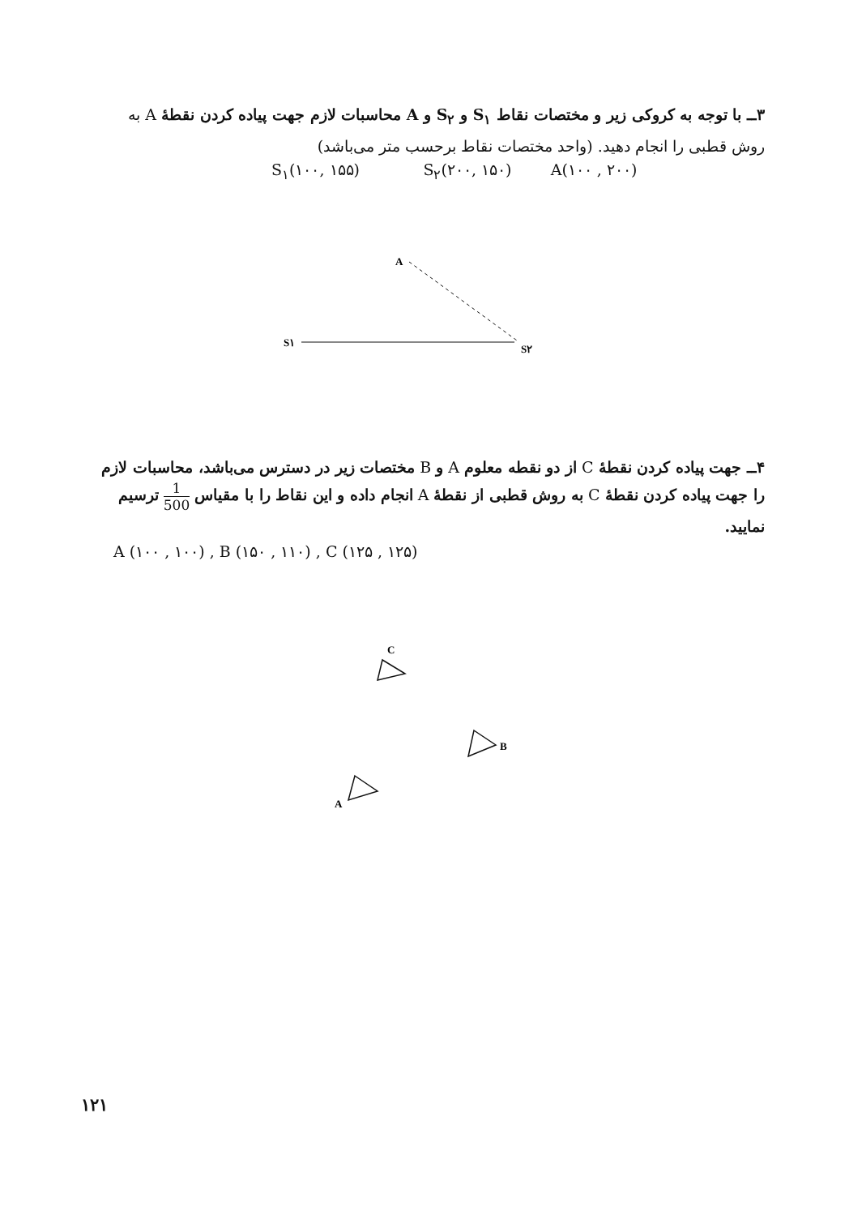۳ــ با توجه به کروکی زیر و مختصات نقاط S<sub>۱</sub> و S<sub>۲</sub> و A محاسبات لازم جهت پیاده کردن نقطهٔ A به روش قطبی را انجام دهید. (واحد مختصات نقاط برحسب متر می‌باشد)
S<sub>۱</sub>(۱۰۰, ۱۵۵) S<sub>۲</sub>(۲۰۰, ۱۵۰) A(۱۰۰ , ۲۰۰)
A
S۱
S۲
۴ــ جهت پیاده کردن نقطهٔ C از دو نقطه معلوم A و B مختصات زیر در دسترس می‌باشد، محاسبات لازم را جهت پیاده کردن نقطهٔ C به روش قطبی از نقطهٔ A انجام داده و این نقاط را با مقیاس 1 500 ترسیم نمایید.
A (۱۰۰ , ۱۰۰) , B (۱۵۰ , ۱۱۰) , C (۱۲۵ , ۱۲۵)
C
B
A
۱۲۱